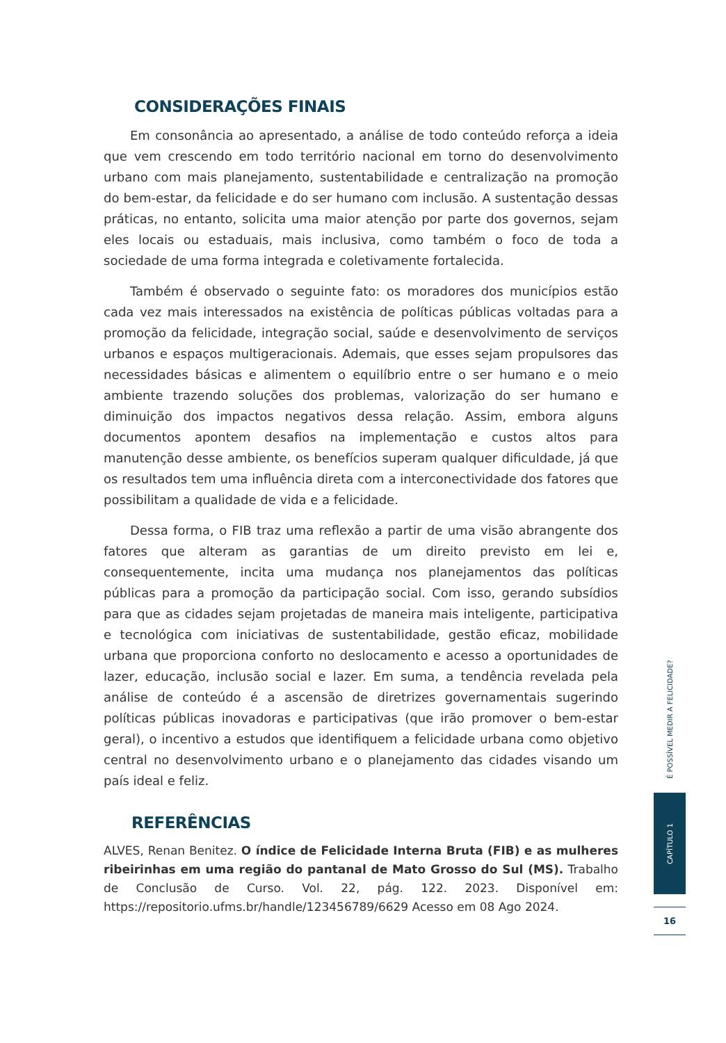CONSIDERAÇÕES FINAIS
Em consonância ao apresentado, a análise de todo conteúdo reforça a ideia que vem crescendo em todo território nacional em torno do desenvolvimento urbano com mais planejamento, sustentabilidade e centralização na promoção do bem-estar, da felicidade e do ser humano com inclusão. A sustentação dessas práticas, no entanto, solicita uma maior atenção por parte dos governos, sejam eles locais ou estaduais, mais inclusiva, como também o foco de toda a sociedade de uma forma integrada e coletivamente fortalecida.
Também é observado o seguinte fato: os moradores dos municípios estão cada vez mais interessados na existência de políticas públicas voltadas para a promoção da felicidade, integração social, saúde e desenvolvimento de serviços urbanos e espaços multigeracionais. Ademais, que esses sejam propulsores das necessidades básicas e alimentem o equilíbrio entre o ser humano e o meio ambiente trazendo soluções dos problemas, valorização do ser humano e diminuição dos impactos negativos dessa relação. Assim, embora alguns documentos apontem desafios na implementação e custos altos para manutenção desse ambiente, os benefícios superam qualquer dificuldade, já que os resultados tem uma influência direta com a interconectividade dos fatores que possibilitam a qualidade de vida e a felicidade.
Dessa forma, o FIB traz uma reflexão a partir de uma visão abrangente dos fatores que alteram as garantias de um direito previsto em lei e, consequentemente, incita uma mudança nos planejamentos das políticas públicas para a promoção da participação social. Com isso, gerando subsídios para que as cidades sejam projetadas de maneira mais inteligente, participativa e tecnológica com iniciativas de sustentabilidade, gestão eficaz, mobilidade urbana que proporciona conforto no deslocamento e acesso a oportunidades de lazer, educação, inclusão social e lazer. Em suma, a tendência revelada pela análise de conteúdo é a ascensão de diretrizes governamentais sugerindo políticas públicas inovadoras e participativas (que irão promover o bem-estar geral), o incentivo a estudos que identifiquem a felicidade urbana como objetivo central no desenvolvimento urbano e o planejamento das cidades visando um país ideal e feliz.
REFERÊNCIAS
ALVES, Renan Benitez. O índice de Felicidade Interna Bruta (FIB) e as mulheres ribeirinhas em uma região do pantanal de Mato Grosso do Sul (MS). Trabalho de Conclusão de Curso. Vol. 22, pág. 122. 2023. Disponível em: https://repositorio.ufms.br/handle/123456789/6629 Acesso em 08 Ago 2024.
É POSSÍVEL MEDIR A FELICIDADE?
CAPÍTULO 1
16